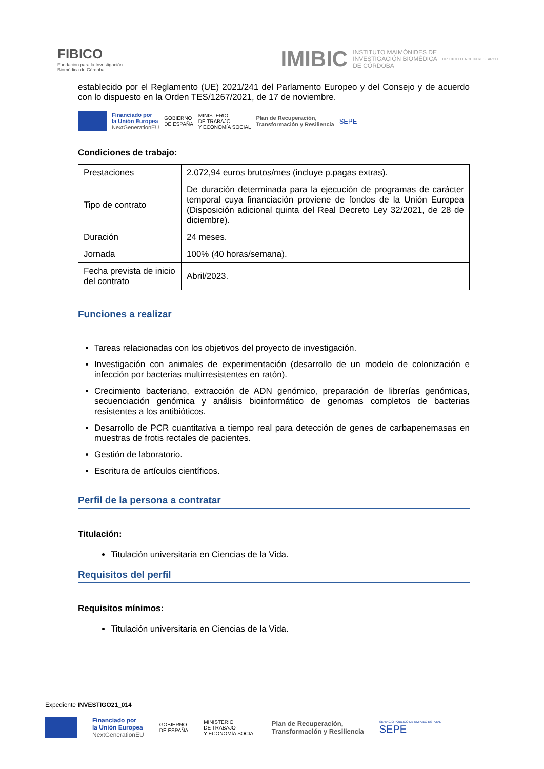FIBICO
Fundación para la Investigación
Biomédica de Córdoba
IMIBIC INSTITUTO MAIMÓNIDES DE
INVESTIGACIÓN BIOMÉDICA
DE CÓRDOBA HR EXCELLENCE IN RESEARCH
establecido por el Reglamento (UE) 2021/241 del Parlamento Europeo y del Consejo y de acuerdo con lo dispuesto en la Orden TES/1267/2021, de 17 de noviembre.
Financiado por
la Unión Europea
NextGenerationEU
GOBIERNO
DE ESPAÑA
MINISTERIO
DE TRABAJO
Y ECONOMÍA SOCIAL
Plan de Recuperación,
Transformación y Resiliencia
SEPE
Condiciones de trabajo:
| Prestaciones | 2.072,94 euros brutos/mes (incluye p.pagas extras). |
| Tipo de contrato | De duración determinada para la ejecución de programas de carácter temporal cuya financiación proviene de fondos de la Unión Europea (Disposición adicional quinta del Real Decreto Ley 32/2021, de 28 de diciembre). |
| Duración | 24 meses. |
| Jornada | 100% (40 horas/semana). |
| Fecha prevista de inicio del contrato | Abril/2023. |
Funciones a realizar
Tareas relacionadas con los objetivos del proyecto de investigación.
Investigación con animales de experimentación (desarrollo de un modelo de colonización e infección por bacterias multirresistentes en ratón).
Crecimiento bacteriano, extracción de ADN genómico, preparación de librerías genómicas, secuenciación genómica y análisis bioinformático de genomas completos de bacterias resistentes a los antibióticos.
Desarrollo de PCR cuantitativa a tiempo real para detección de genes de carbapenemasas en muestras de frotis rectales de pacientes.
Gestión de laboratorio.
Escritura de artículos científicos.
Perfil de la persona a contratar
Titulación:
Titulación universitaria en Ciencias de la Vida.
Requisitos del perfil
Requisitos mínimos:
Titulación universitaria en Ciencias de la Vida.
Expediente INVESTIGO21_014
Financiado por
la Unión Europea
NextGenerationEU
GOBIERNO
DE ESPAÑA
MINISTERIO
DE TRABAJO
Y ECONOMÍA SOCIAL
Plan de Recuperación,
Transformación y Resiliencia
SERVICIO PÚBLICO DE EMPLEO ESTATAL
SEPE